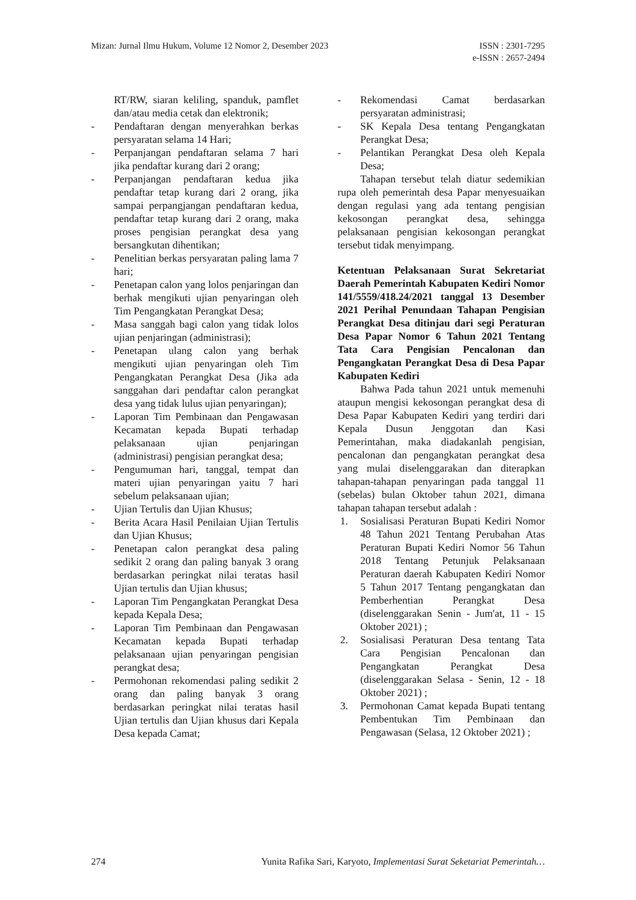Mizan: Jurnal Ilmu Hukum, Volume 12 Nomor 2, Desember 2023
ISSN : 2301-7295
e-ISSN : 2657-2494
RT/RW, siaran keliling, spanduk, pamflet dan/atau media cetak dan elektronik;
- Pendaftaran dengan menyerahkan berkas persyaratan selama 14 Hari;
- Perpanjangan pendaftaran selama 7 hari jika pendaftar kurang dari 2 orang;
- Perpanjangan pendaftaran kedua jika pendaftar tetap kurang dari 2 orang, jika sampai perpangjangan pendaftaran kedua, pendaftar tetap kurang dari 2 orang, maka proses pengisian perangkat desa yang bersangkutan dihentikan;
- Penelitian berkas persyaratan paling lama 7 hari;
- Penetapan calon yang lolos penjaringan dan berhak mengikuti ujian penyaringan oleh Tim Pengangkatan Perangkat Desa;
- Masa sanggah bagi calon yang tidak lolos ujian penjaringan (administrasi);
- Penetapan ulang calon yang berhak mengikuti ujian penyaringan oleh Tim Pengangkatan Perangkat Desa (Jika ada sanggahan dari pendaftar calon perangkat desa yang tidak lulus ujian penyaringan);
- Laporan Tim Pembinaan dan Pengawasan Kecamatan kepada Bupati terhadap pelaksanaan ujian penjaringan (administrasi) pengisian perangkat desa;
- Pengumuman hari, tanggal, tempat dan materi ujian penyaringan yaitu 7 hari sebelum pelaksanaan ujian;
- Ujian Tertulis dan Ujian Khusus;
- Berita Acara Hasil Penilaian Ujian Tertulis dan Ujian Khusus;
- Penetapan calon perangkat desa paling sedikit 2 orang dan paling banyak 3 orang berdasarkan peringkat nilai teratas hasil Ujian tertulis dan Ujian khusus;
- Laporan Tim Pengangkatan Perangkat Desa kepada Kepala Desa;
- Laporan Tim Pembinaan dan Pengawasan Kecamatan kepada Bupati terhadap pelaksanaan ujian penyaringan pengisian perangkat desa;
- Permohonan rekomendasi paling sedikit 2 orang dan paling banyak 3 orang berdasarkan peringkat nilai teratas hasil Ujian tertulis dan Ujian khusus dari Kepala Desa kepada Camat;
- Rekomendasi Camat berdasarkan persyaratan administrasi;
- SK Kepala Desa tentang Pengangkatan Perangkat Desa;
- Pelantikan Perangkat Desa oleh Kepala Desa;
Tahapan tersebut telah diatur sedemikian rupa oleh pemerintah desa Papar menyesuaikan dengan regulasi yang ada tentang pengisian kekosongan perangkat desa, sehingga pelaksanaan pengisian kekosongan perangkat tersebut tidak menyimpang.
Ketentuan Pelaksanaan Surat Sekretariat Daerah Pemerintah Kabupaten Kediri Nomor 141/5559/418.24/2021 tanggal 13 Desember 2021 Perihal Penundaan Tahapan Pengisian Perangkat Desa ditinjau dari segi Peraturan Desa Papar Nomor 6 Tahun 2021 Tentang Tata Cara Pengisian Pencalonan dan Pengangkatan Perangkat Desa di Desa Papar Kabupaten Kediri
Bahwa Pada tahun 2021 untuk memenuhi ataupun mengisi kekosongan perangkat desa di Desa Papar Kabupaten Kediri yang terdiri dari Kepala Dusun Jenggotan dan Kasi Pemerintahan, maka diadakanlah pengisian, pencalonan dan pengangkatan perangkat desa yang mulai diselenggarakan dan diterapkan tahapan-tahapan penyaringan pada tanggal 11 (sebelas) bulan Oktober tahun 2021, dimana tahapan tahapan tersebut adalah :
1. Sosialisasi Peraturan Bupati Kediri Nomor 48 Tahun 2021 Tentang Perubahan Atas Peraturan Bupati Kediri Nomor 56 Tahun 2018 Tentang Petunjuk Pelaksanaan Peraturan daerah Kabupaten Kediri Nomor 5 Tahun 2017 Tentang pengangkatan dan Pemberhentian Perangkat Desa (diselenggarakan Senin - Jum'at, 11 - 15 Oktober 2021) ;
2. Sosialisasi Peraturan Desa tentang Tata Cara Pengisian Pencalonan dan Pengangkatan Perangkat Desa (diselenggarakan Selasa - Senin, 12 - 18 Oktober 2021) ;
3. Permohonan Camat kepada Bupati tentang Pembentukan Tim Pembinaan dan Pengawasan (Selasa, 12 Oktober 2021) ;
274 Yunita Rafika Sari, Karyoto, Implementasi Surat Seketariat Pemerintah…